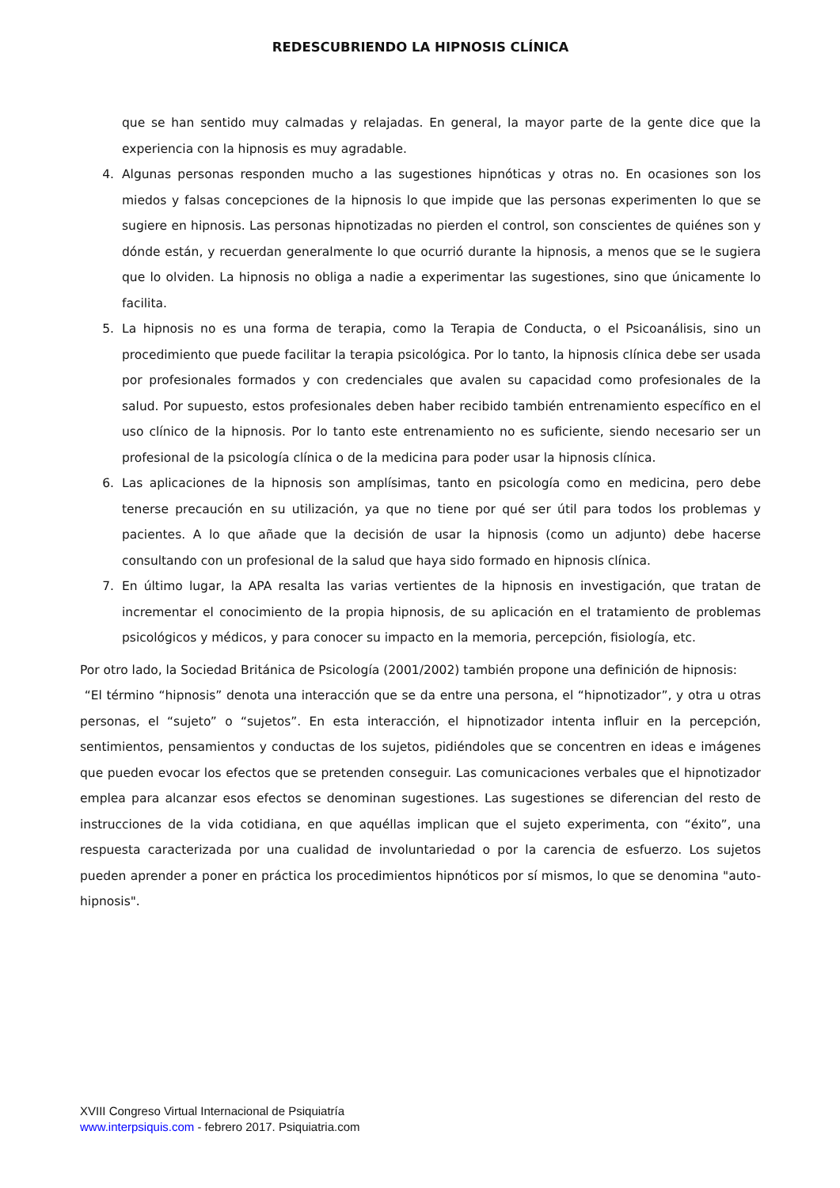REDESCUBRIENDO LA HIPNOSIS CLÍNICA
que se han sentido muy calmadas y relajadas. En general, la mayor parte de la gente dice que la experiencia con la hipnosis es muy agradable.
4. Algunas personas responden mucho a las sugestiones hipnóticas y otras no. En ocasiones son los miedos y falsas concepciones de la hipnosis lo que impide que las personas experimenten lo que se sugiere en hipnosis. Las personas hipnotizadas no pierden el control, son conscientes de quiénes son y dónde están, y recuerdan generalmente lo que ocurrió durante la hipnosis, a menos que se le sugiera que lo olviden. La hipnosis no obliga a nadie a experimentar las sugestiones, sino que únicamente lo facilita.
5. La hipnosis no es una forma de terapia, como la Terapia de Conducta, o el Psicoanálisis, sino un procedimiento que puede facilitar la terapia psicológica. Por lo tanto, la hipnosis clínica debe ser usada por profesionales formados y con credenciales que avalen su capacidad como profesionales de la salud. Por supuesto, estos profesionales deben haber recibido también entrenamiento específico en el uso clínico de la hipnosis. Por lo tanto este entrenamiento no es suficiente, siendo necesario ser un profesional de la psicología clínica o de la medicina para poder usar la hipnosis clínica.
6. Las aplicaciones de la hipnosis son amplísimas, tanto en psicología como en medicina, pero debe tenerse precaución en su utilización, ya que no tiene por qué ser útil para todos los problemas y pacientes. A lo que añade que la decisión de usar la hipnosis (como un adjunto) debe hacerse consultando con un profesional de la salud que haya sido formado en hipnosis clínica.
7. En último lugar, la APA resalta las varias vertientes de la hipnosis en investigación, que tratan de incrementar el conocimiento de la propia hipnosis, de su aplicación en el tratamiento de problemas psicológicos y médicos, y para conocer su impacto en la memoria, percepción, fisiología, etc.
Por otro lado, la Sociedad Británica de Psicología (2001/2002) también propone una definición de hipnosis:
“El término “hipnosis” denota una interacción que se da entre una persona, el “hipnotizador”, y otra u otras personas, el “sujeto” o “sujetos”. En esta interacción, el hipnotizador intenta influir en la percepción, sentimientos, pensamientos y conductas de los sujetos, pidiéndoles que se concentren en ideas e imágenes que pueden evocar los efectos que se pretenden conseguir. Las comunicaciones verbales que el hipnotizador emplea para alcanzar esos efectos se denominan sugestiones. Las sugestiones se diferencian del resto de instrucciones de la vida cotidiana, en que aquéllas implican que el sujeto experimenta, con “éxito”, una respuesta caracterizada por una cualidad de involuntariedad o por la carencia de esfuerzo. Los sujetos pueden aprender a poner en práctica los procedimientos hipnóticos por sí mismos, lo que se denomina "auto-hipnosis".
XVIII Congreso Virtual Internacional de Psiquiatría
www.interpsiquis.com - febrero 2017. Psiquiatria.com